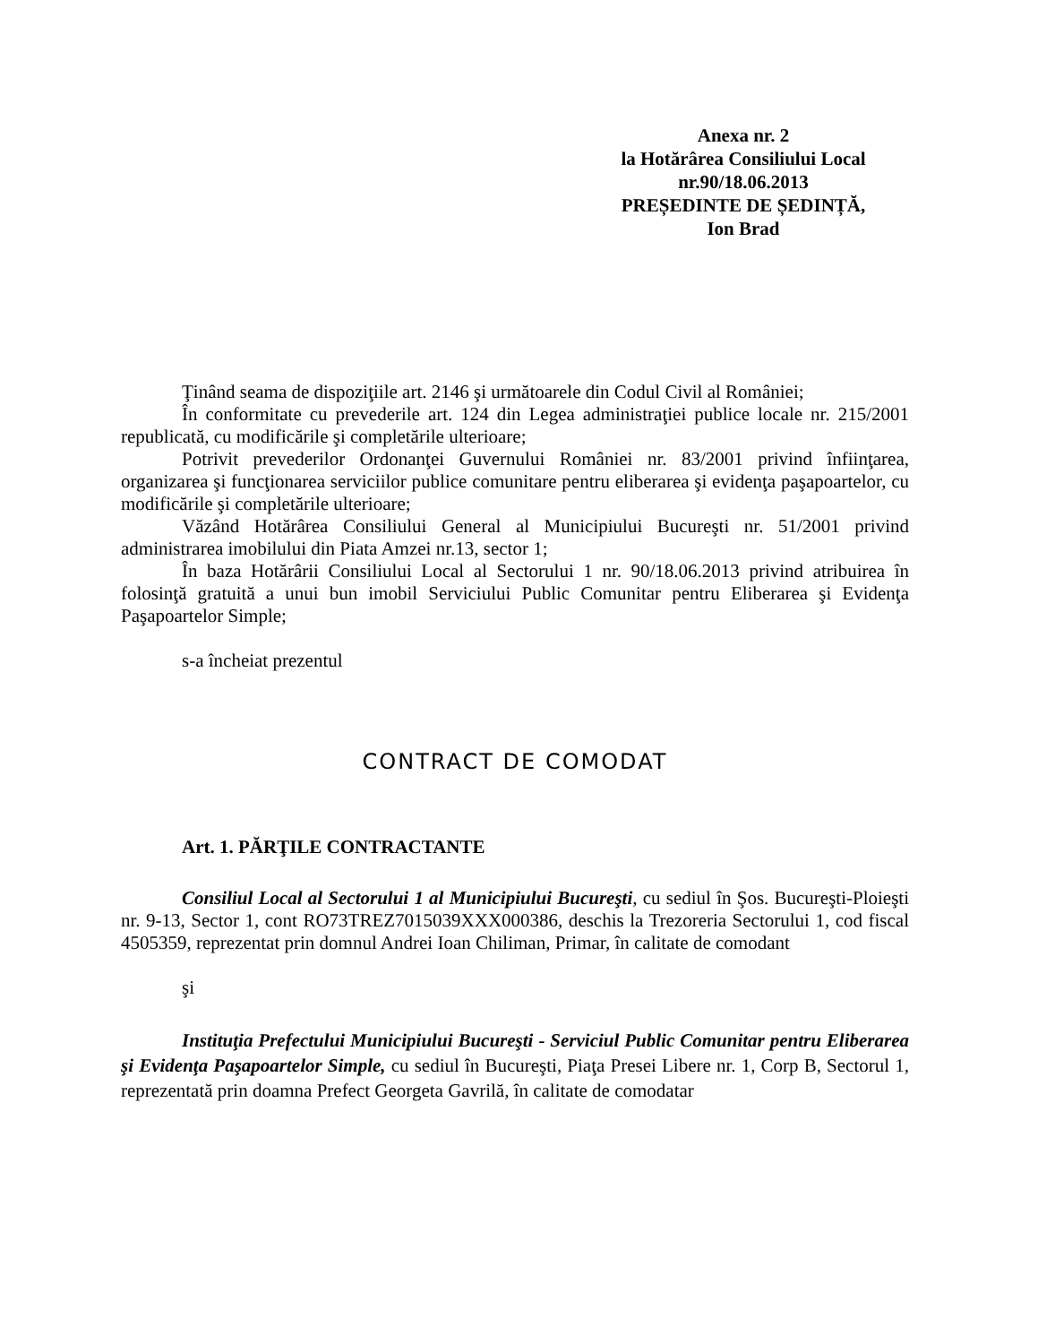Anexa nr. 2
la Hotărârea Consiliului Local
nr.90/18.06.2013
PREȘEDINTE DE ȘEDINȚĂ,
Ion Brad
Ţinând seama de dispoziţiile art. 2146 şi următoarele din Codul Civil al României;
În conformitate cu prevederile art. 124 din Legea administraţiei publice locale nr. 215/2001 republicată, cu modificările şi completările ulterioare;
Potrivit prevederilor Ordonanţei Guvernului României nr. 83/2001 privind înfiinţarea, organizarea şi funcţionarea serviciilor publice comunitare pentru eliberarea şi evidenţa paşapoartelor, cu modificările şi completările ulterioare;
Văzând Hotărârea Consiliului General al Municipiului Bucureşti nr. 51/2001 privind administrarea imobilului din Piata Amzei nr.13, sector 1;
În baza Hotărârii Consiliului Local al Sectorului 1 nr. 90/18.06.2013 privind atribuirea în folosinţă gratuită a unui bun imobil Serviciului Public Comunitar pentru Eliberarea şi Evidenţa Paşapoartelor Simple;
s-a încheiat prezentul
CONTRACT DE COMODAT
Art. 1. PĂRŢILE CONTRACTANTE
Consiliul Local al Sectorului 1 al Municipiului Bucureşti, cu sediul în Şos. Bucureşti-Ploieşti nr. 9-13, Sector 1, cont RO73TREZ7015039XXX000386, deschis la Trezoreria Sectorului 1, cod fiscal 4505359, reprezentat prin domnul Andrei Ioan Chiliman, Primar, în calitate de comodant
şi
Instituţia Prefectului Municipiului Bucureşti - Serviciul Public Comunitar pentru Eliberarea şi Evidenţa Paşapoartelor Simple, cu sediul în Bucureşti, Piaţa Presei Libere nr. 1, Corp B, Sectorul 1, reprezentată prin doamna Prefect Georgeta Gavrilă, în calitate de comodatar